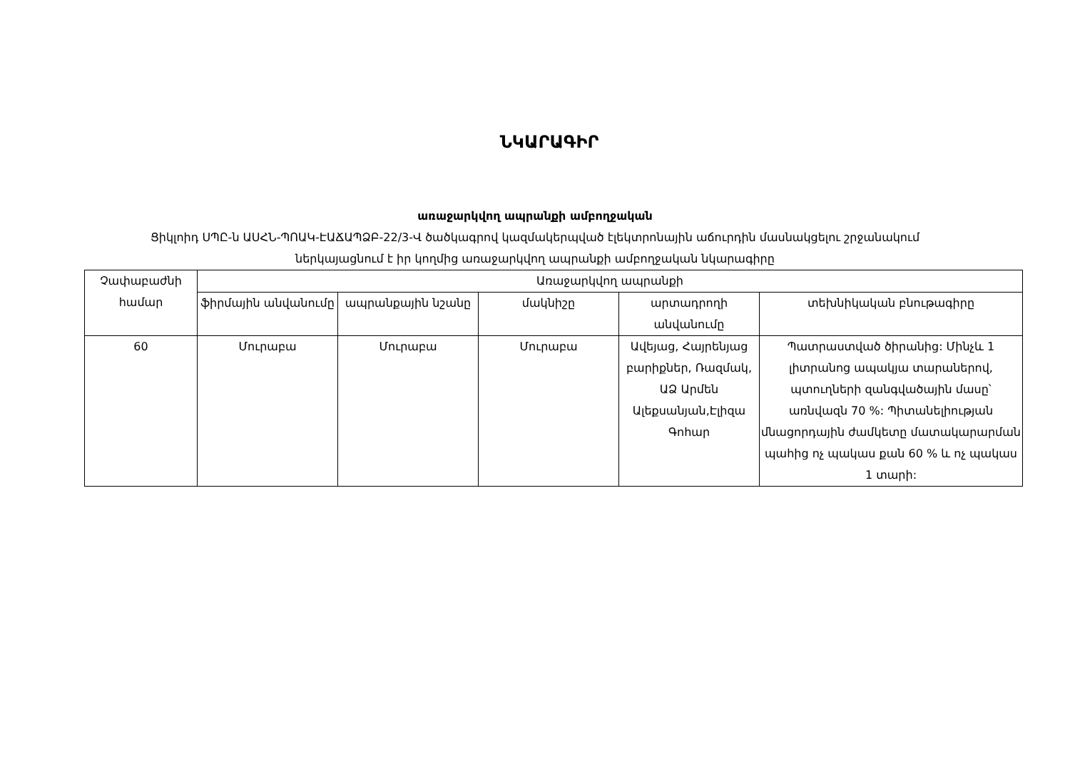ՆԿԱՐԱԳԻՐ
առաջարկվող ապրանքի ամբողջական
Ցիկլոիդ ՍՊԸ-ն ԱՍՀՆ-ՊՈԱԿ-ԷԱՃԱՊՁԲ-22/3-Վ ծածկագրով կազմակերպված էլեկտրոնային աճուրդին մասնակցելու շրջանակում
ներկայացնում է իր կողմից առաջարկվող ապրանքի ամբողջական նկարագիրը
| Չափաբաժնի համար | Առաջարկվող ապրանքի | | | | |
| --- | --- | --- | --- | --- | --- |
| | ֆիրմային անվանումը | ապրանքային նշանը | մակնիշը | արտադրողի անվանումը | տեխնիկական բնութագիրը |
| 60 | Մուրաբա | Մուրաբա | Մուրաբա | Ավեյաց, Հայրենյաց բարիքներ, Ռազմակ, ԱՁ Արմեն Ալեքսանյան,Էլիզա Գոհար | Պատրաստված ծիրանից: Մինչև 1 լիտրանոց ապակյա տարաներով, պտուղների զանգվածային մասը՝ առնվազն 70 %: Պիտանելիության մնացորդային ժամկետը մատակարարման պահից ոչ պակաս քան 60 % և ոչ պակաս 1 տարի: |